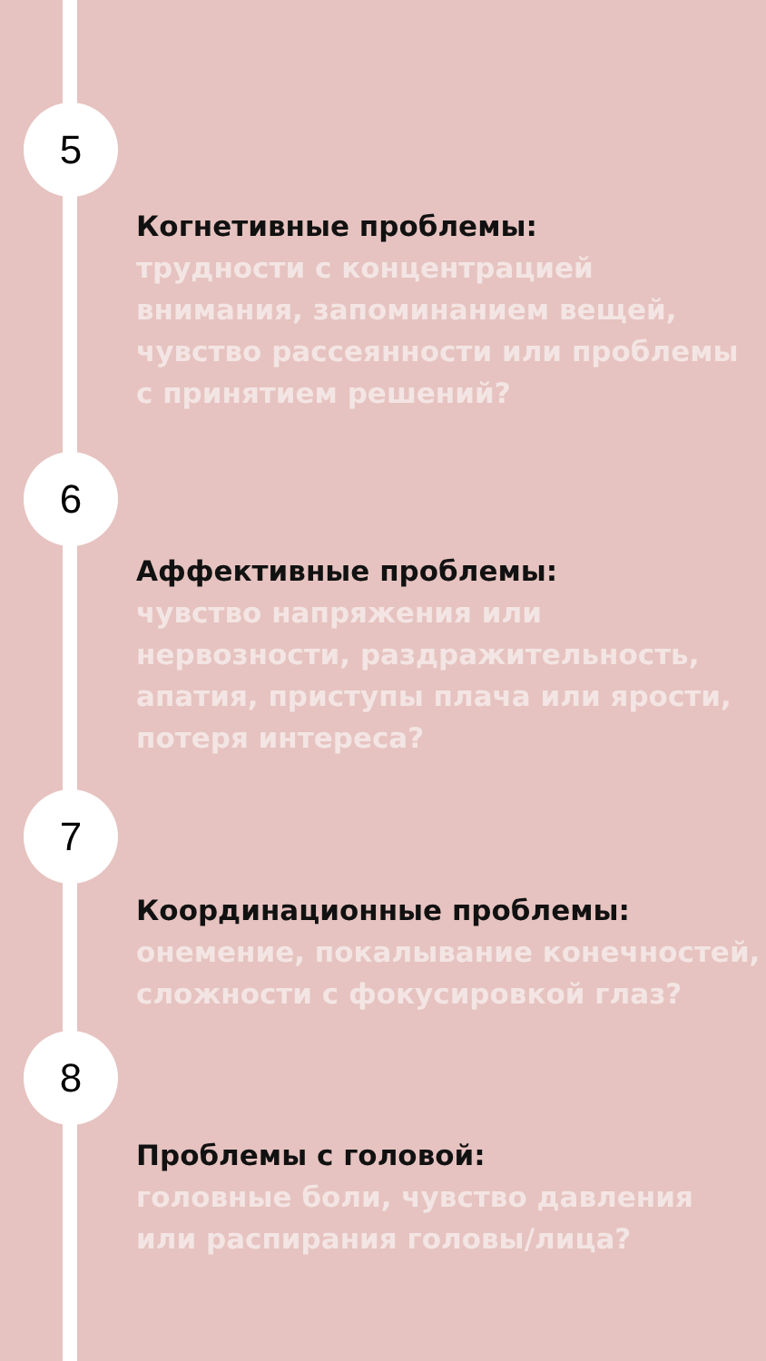5
Когнетивные проблемы:
трудности с концентрацией внимания, запоминанием вещей, чувство рассеянности или проблемы с принятием решений?
6
Аффективные проблемы:
чувство напряжения или нервозности, раздражительность, апатия, приступы плача или ярости, потеря интереса?
7
Координационные проблемы:
онемение, покалывание конечностей, сложности с фокусировкой глаз?
8
Проблемы с головой:
головные боли, чувство давления или распирания головы/лица?